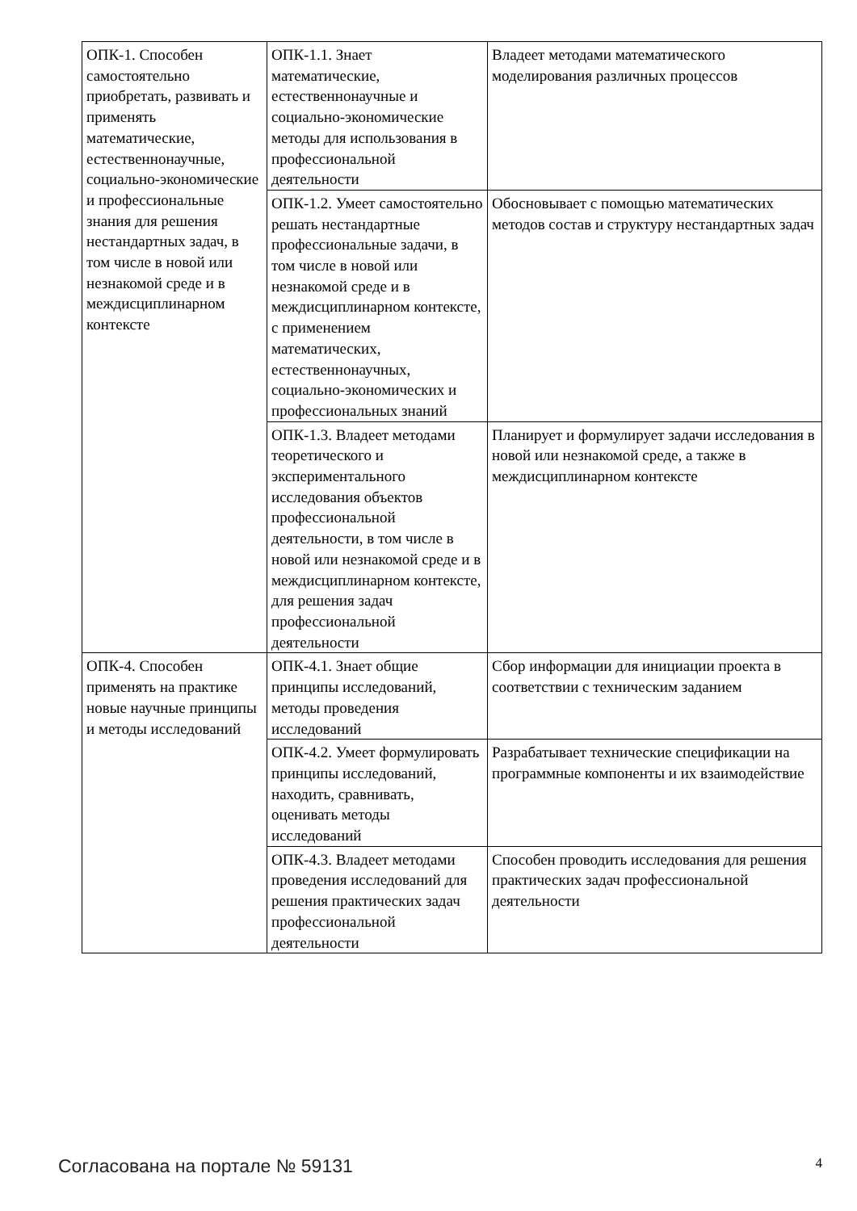| ОПК-1. Способен самостоятельно приобретать, развивать и применять математические, естественнонаучные, социально-экономические и профессиональные знания для решения нестандартных задач, в том числе в новой или незнакомой среде и в междисциплинарном контексте | ОПК-1.1. Знает математические, естественнонаучные и социально-экономические методы для использования в профессиональной деятельности | Владеет методами математического моделирования различных процессов |
| | ОПК-1.2. Умеет самостоятельно решать нестандартные профессиональные задачи, в том числе в новой или незнакомой среде и в междисциплинарном контексте, с применением математических, естественнонаучных, социально-экономических и профессиональных знаний | Обосновывает с помощью математических методов состав и структуру нестандартных задач |
| | ОПК-1.3. Владеет методами теоретического и экспериментального исследования объектов профессиональной деятельности, в том числе в новой или незнакомой среде и в междисциплинарном контексте, для решения задач профессиональной деятельности | Планирует и формулирует задачи исследования в новой или незнакомой среде, а также в междисциплинарном контексте |
| ОПК-4. Способен применять на практике новые научные принципы и методы исследований | ОПК-4.1. Знает общие принципы исследований, методы проведения исследований | Сбор информации для инициации проекта в соответствии с техническим заданием |
| | ОПК-4.2. Умеет формулировать принципы исследований, находить, сравнивать, оценивать методы исследований | Разрабатывает технические спецификации на программные компоненты и их взаимодействие |
| | ОПК-4.3. Владеет методами проведения исследований для решения практических задач профессиональной деятельности | Способен проводить исследования для решения практических задач профессиональной деятельности |
Согласована на портале № 59131 4